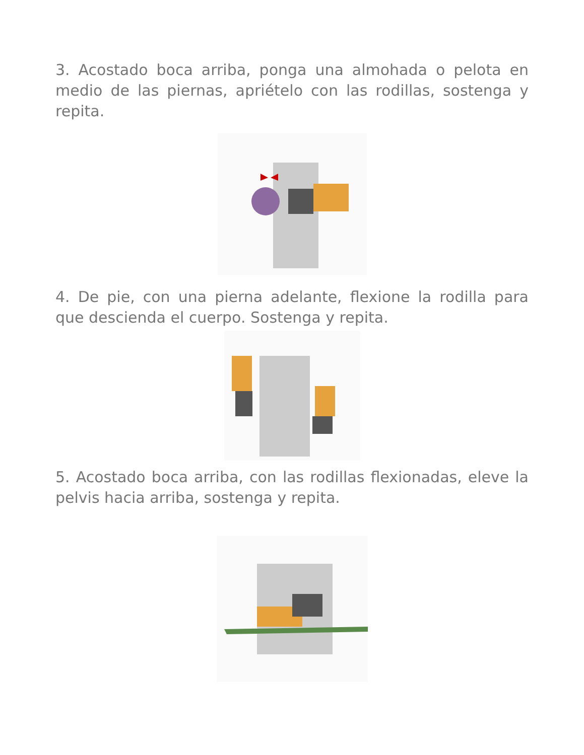3. Acostado boca arriba, ponga una almohada o pelota en medio de las piernas, apriételo con las rodillas, sostenga y repita.
4. De pie, con una pierna adelante, flexione la rodilla para que descienda el cuerpo. Sostenga y repita.
5. Acostado boca arriba, con las rodillas flexionadas, eleve la pelvis hacia arriba, sostenga y repita.